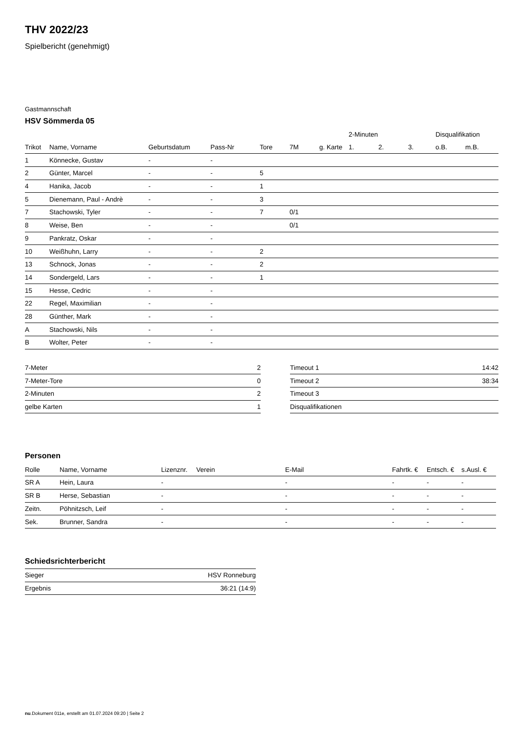THV 2022/23
Spielbericht (genehmigt)
Gastmannschaft
HSV Sömmerda 05
| | | | | | | | 2-Minuten | | | Disqualifikation | |
| --- | --- | --- | --- | --- | --- | --- | --- | --- | --- | --- | --- |
| Trikot | Name, Vorname | Geburtsdatum | Pass-Nr | Tore | 7M | g. Karte | 1. | 2. | 3. | o.B. | m.B. |
| 1 | Könnecke, Gustav | - | - | | | | | | | | |
| 2 | Günter, Marcel | - | - | 5 | | | | | | | |
| 4 | Hanika, Jacob | - | - | 1 | | | | | | | |
| 5 | Dienemann, Paul - Andrè | - | - | 3 | | | | | | | |
| 7 | Stachowski, Tyler | - | - | 7 | 0/1 | | | | | | |
| 8 | Weise, Ben | - | - | | 0/1 | | | | | | |
| 9 | Pankratz, Oskar | - | - | | | | | | | | |
| 10 | Weißhuhn, Larry | - | - | 2 | | | | | | | |
| 13 | Schnock, Jonas | - | - | 2 | | | | | | | |
| 14 | Sondergeld, Lars | - | - | 1 | | | | | | | |
| 15 | Hesse, Cedric | - | - | | | | | | | | |
| 22 | Regel, Maximilian | - | - | | | | | | | | |
| 28 | Günther, Mark | - | - | | | | | | | | |
| A | Stachowski, Nils | - | - | | | | | | | | |
| B | Wolter, Peter | - | - | | | | | | | | |
| 7-Meter | 2 |
| 7-Meter-Tore | 0 |
| 2-Minuten | 2 |
| gelbe Karten | 1 |
| Timeout 1 | 14:42 |
| Timeout 2 | 38:34 |
| Timeout 3 | |
| Disqualifikationen | |
Personen
| Rolle | Name, Vorname | Lizenznr. | Verein | E-Mail | Fahrtk. € | Entsch. € | s.Ausl. € |
| --- | --- | --- | --- | --- | --- | --- | --- |
| SR A | Hein, Laura | - | | - | - | - | - |
| SR B | Herse, Sebastian | - | | - | - | - | - |
| Zeitn. | Pöhnitzsch, Leif | - | | - | - | - | - |
| Sek. | Brunner, Sandra | - | | - | - | - | - |
Schiedsrichterbericht
| Sieger | HSV Ronneburg |
| Ergebnis | 36:21 (14:9) |
nu.Dokument 011e, erstellt am 01.07.2024 09:20 | Seite 2